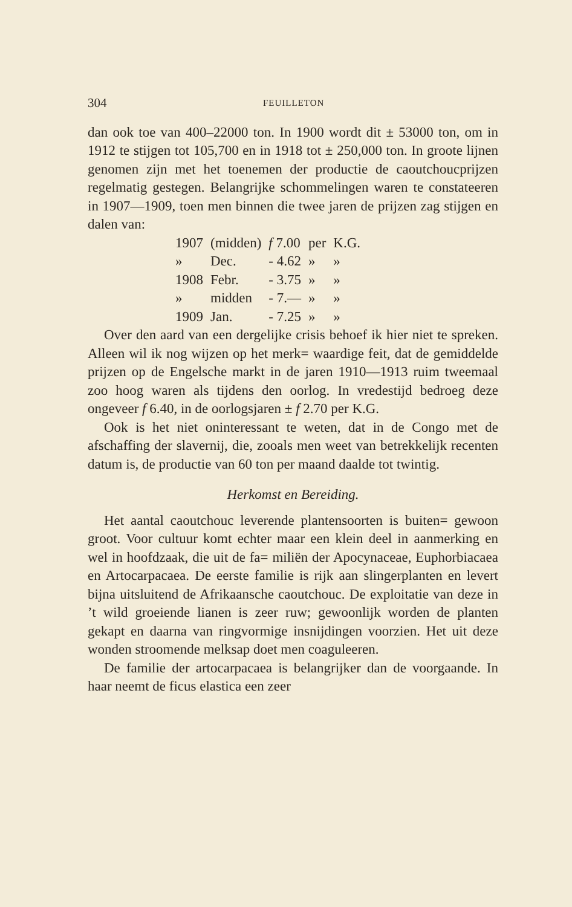304 FEUILLETON
dan ook toe van 400–22000 ton. In 1900 wordt dit ± 53000 ton, om in 1912 te stijgen tot 105,700 en in 1918 tot ± 250,000 ton. In groote lijnen genomen zijn met het toenemen der productie de caoutchoucprijzen regelmatig gestegen. Belangrijke schommelingen waren te constateeren in 1907—1909, toen men binnen die twee jaren de prijzen zag stijgen en dalen van:
| 1907 | (midden) | f 7.00 | per | K.G. |
| » | Dec. | - 4.62 | » | » |
| 1908 | Febr. | - 3.75 | » | » |
| » | midden | - 7.— | » | » |
| 1909 | Jan. | - 7.25 | » | » |
Over den aard van een dergelijke crisis behoef ik hier niet te spreken. Alleen wil ik nog wijzen op het merk= waardige feit, dat de gemiddelde prijzen op de Engelsche markt in de jaren 1910—1913 ruim tweemaal zoo hoog waren als tijdens den oorlog. In vredestijd bedroeg deze ongeveer f 6.40, in de oorlogsjaren ± f 2.70 per K.G.
Ook is het niet oninteressant te weten, dat in de Congo met de afschaffing der slavernij, die, zooals men weet van betrekkelijk recenten datum is, de productie van 60 ton per maand daalde tot twintig.
Herkomst en Bereiding.
Het aantal caoutchouc leverende plantensoorten is buiten= gewoon groot. Voor cultuur komt echter maar een klein deel in aanmerking en wel in hoofdzaak, die uit de fa= miliën der Apocynaceae, Euphorbiacaea en Artocarpacaea. De eerste familie is rijk aan slingerplanten en levert bijna uitsluitend de Afrikaansche caoutchouc. De exploitatie van deze in ’t wild groeiende lianen is zeer ruw; gewoonlijk worden de planten gekapt en daarna van ringvormige insnijdingen voorzien. Het uit deze wonden stroomende melksap doet men coaguleeren.
De familie der artocarpacaea is belangrijker dan de voorgaande. In haar neemt de ficus elastica een zeer